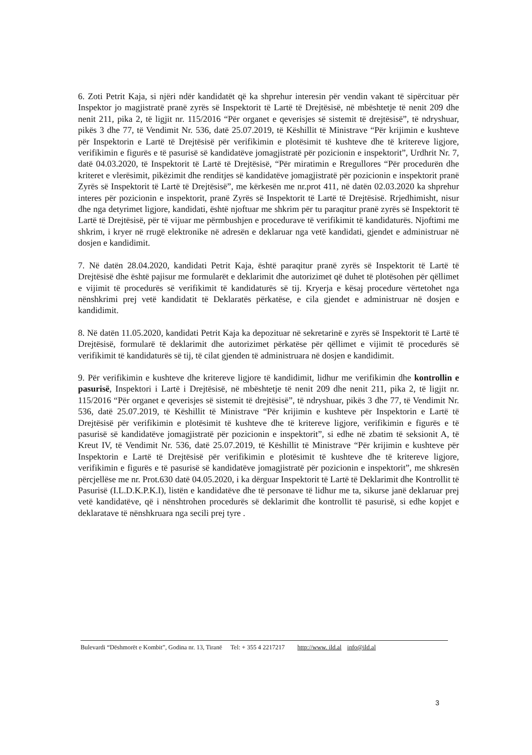6. Zoti Petrit Kaja, si njëri ndër kandidatët që ka shprehur interesin për vendin vakant të sipërcituar për Inspektor jo magjistratë pranë zyrës së Inspektorit të Lartë të Drejtësisë, në mbështetje të nenit 209 dhe nenit 211, pika 2, të ligjit nr. 115/2016 “Për organet e qeverisjes së sistemit të drejtësisë”, të ndryshuar, pikës 3 dhe 77, të Vendimit Nr. 536, datë 25.07.2019, të Këshillit të Ministrave “Për krijimin e kushteve për Inspektorin e Lartë të Drejtësisë për verifikimin e plotësimit të kushteve dhe të kritereve ligjore, verifikimin e figurës e të pasurisë së kandidatëve jomagjistratë për pozicionin e inspektorit”, Urdhrit Nr. 7, datë 04.03.2020, të Inspektorit të Lartë të Drejtësisë, “Për miratimin e Rregullores “Për procedurën dhe kriteret e vlerësimit, pikëzimit dhe renditjes së kandidatëve jomagjistratë për pozicionin e inspektorit pranë Zyrës së Inspektorit të Lartë të Drejtësisë”, me kërkesën me nr.prot 411, në datën 02.03.2020 ka shprehur interes për pozicionin e inspektorit, pranë Zyrës së Inspektorit të Lartë të Drejtësisë. Rrjedhimisht, nisur dhe nga detyrimet ligjore, kandidati, është njoftuar me shkrim për tu paraqitur pranë zyrës së Inspektorit të Lartë të Drejtësisë, për të vijuar me përmbushjen e procedurave të verifikimit të kandidaturës. Njoftimi me shkrim, i kryer në rrugë elektronike në adresën e deklaruar nga vetë kandidati, gjendet e administruar në dosjen e kandidimit.
7. Në datën 28.04.2020, kandidati Petrit Kaja, është paraqitur pranë zyrës së Inspektorit të Lartë të Drejtësisë dhe është pajisur me formularët e deklarimit dhe autorizimet që duhet të plotësohen për qëllimet e vijimit të procedurës së verifikimit të kandidaturës së tij. Kryerja e kësaj procedure vërtetohet nga nënshkrimi prej vetë kandidatit të Deklaratës përkatëse, e cila gjendet e administruar në dosjen e kandidimit.
8. Në datën 11.05.2020, kandidati Petrit Kaja ka depozituar në sekretarinë e zyrës së Inspektorit të Lartë të Drejtësisë, formularë të deklarimit dhe autorizimet përkatëse për qëllimet e vijimit të procedurës së verifikimit të kandidaturës së tij, të cilat gjenden të administruara në dosjen e kandidimit.
9. Për verifikimin e kushteve dhe kritereve ligjore të kandidimit, lidhur me verifikimin dhe kontrollin e pasurisë, Inspektori i Lartë i Drejtësisë, në mbështetje të nenit 209 dhe nenit 211, pika 2, të ligjit nr. 115/2016 “Për organet e qeverisjes së sistemit të drejtësisë”, të ndryshuar, pikës 3 dhe 77, të Vendimit Nr. 536, datë 25.07.2019, të Këshillit të Ministrave “Për krijimin e kushteve për Inspektorin e Lartë të Drejtësisë për verifikimin e plotësimit të kushteve dhe të kritereve ligjore, verifikimin e figurës e të pasurisë së kandidatëve jomagjistratë për pozicionin e inspektorit”, si edhe në zbatim të seksionit A, të Kreut IV, të Vendimit Nr. 536, datë 25.07.2019, të Këshillit të Ministrave “Për krijimin e kushteve për Inspektorin e Lartë të Drejtësisë për verifikimin e plotësimit të kushteve dhe të kritereve ligjore, verifikimin e figurës e të pasurisë së kandidatëve jomagjistratë për pozicionin e inspektorit”, me shkresën përcjellëse me nr. Prot.630 datë 04.05.2020, i ka dërguar Inspektorit të Lartë të Deklarimit dhe Kontrollit të Pasurisë (I.L.D.K.P.K.I), listën e kandidatëve dhe të personave të lidhur me ta, sikurse janë deklaruar prej vetë kandidatëve, që i nënshtrohen procedurës së deklarimit dhe kontrollit të pasurisë, si edhe kopjet e deklaratave të nënshkruara nga secili prej tyre .
Bulevardi “Dëshmorët e Kombit”, Godina nr. 13, Tiranë Tel: + 355 4 2217217 http://www. ild.al info@ild.al
3